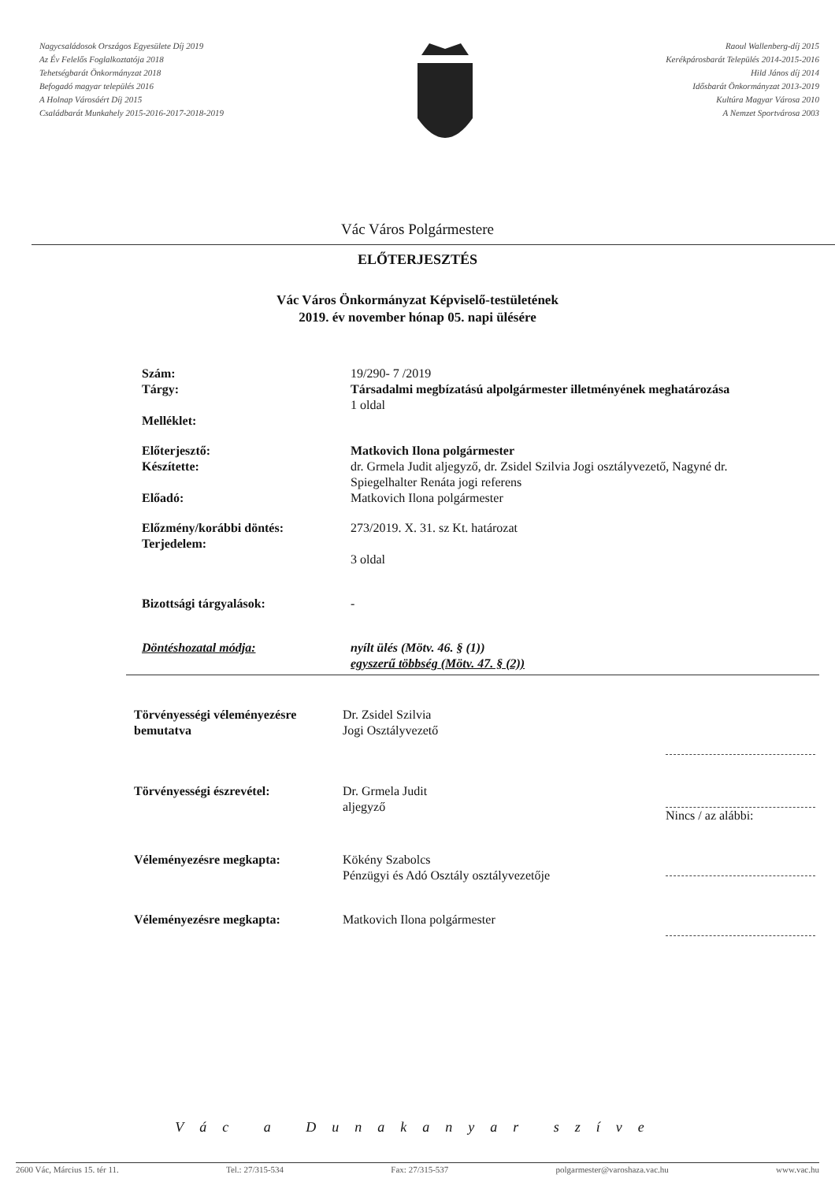Nagycsaládosok Országos Egyesülete Díj 2019
Az Év Felelős Foglalkoztatója 2018
Tehetségbarát Önkormányzat 2018
Befogadó magyar település 2016
A Holnap Városáért Díj 2015
Családbarát Munkahely 2015-2016-2017-2018-2019
Raoul Wallenberg-díj 2015
Kerékpárosbarát Település 2014-2015-2016
Hild János díj 2014
Idősbarát Önkormányzat 2013-2019
Kultúra Magyar Városa 2010
A Nemzet Sportvárosa 2003
Vác Város Polgármestere
ELŐTERJESZTÉS
Vác Város Önkormányzat Képviselő-testületének
2019. év november hónap 05. napi ülésére
Szám:
Tárgy:
Melléklet:
19/290- 7 /2019
Társadalmi megbízatású alpolgármester illetményének meghatározása
1 oldal
Előterjesztő:
Készítette:
Előadó:
Matkovich Ilona polgármester
dr. Grmela Judit aljegyző, dr. Zsidel Szilvia Jogi osztályvezető, Nagyné dr. Spiegelhalter Renáta jogi referens
Matkovich Ilona polgármester
Előzmény/korábbi döntés:
Terjedelem:
273/2019. X. 31. sz Kt. határozat
3 oldal
Bizottsági tárgyalások: -
Döntéshozatal módja: nyílt ülés (Mötv. 46. § (1))
egyszerű többség (Mötv. 47. § (2))
Törvényességi véleményezésre bemutatva
Dr. Zsidel Szilvia
Jogi Osztályvezető
Törvényességi észrevétel: Dr. Grmela Judit
aljegyző
Nincs / az alábbi:
Véleményezésre megkapta: Kökény Szabolcs
Pénzügyi és Adó Osztály osztályvezetője
Véleményezésre megkapta: Matkovich Ilona polgármester
Vác a Dunakanyar szíve
2600 Vác, Március 15. tér 11. Tel.: 27/315-534 Fax: 27/315-537 polgarmester@varoshaza.vac.hu www.vac.hu